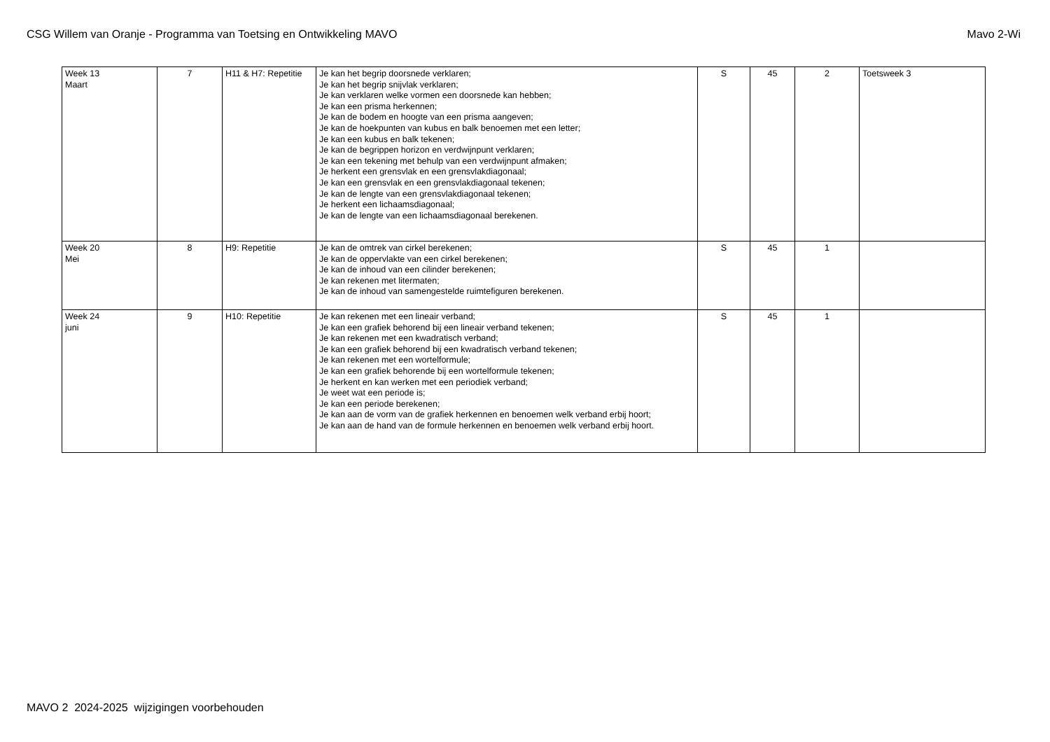CSG Willem van Oranje - Programma van Toetsing en Ontwikkeling MAVO Mavo 2-Wi
| Week 13 Maart | 7 | H11 & H7: Repetitie | Je kan het begrip doorsnede verklaren; Je kan het begrip snijvlak verklaren; Je kan verklaren welke vormen een doorsnede kan hebben; Je kan een prisma herkennen; Je kan de bodem en hoogte van een prisma aangeven; Je kan de hoekpunten van kubus en balk benoemen met een letter; Je kan een kubus en balk tekenen; Je kan de begrippen horizon en verdwijnpunt verklaren; Je kan een tekening met behulp van een verdwijnpunt afmaken; Je herkent een grensvlak en een grensvlakdiagonaal; Je kan een grensvlak en een grensvlakdiagonaal tekenen; Je kan de lengte van een grensvlakdiagonaal tekenen; Je herkent een lichaamsdiagonaal; Je kan de lengte van een lichaamsdiagonaal berekenen. | S | 45 | 2 | Toetsweek 3 |
| Week 20 Mei | 8 | H9: Repetitie | Je kan de omtrek van cirkel berekenen; Je kan de oppervlakte van een cirkel berekenen; Je kan de inhoud van een cilinder berekenen; Je kan rekenen met litermaten; Je kan de inhoud van samengestelde ruimtefiguren berekenen. | S | 45 | 1 | |
| Week 24 juni | 9 | H10: Repetitie | Je kan rekenen met een lineair verband; Je kan een grafiek behorend bij een lineair verband tekenen; Je kan rekenen met een kwadratisch verband; Je kan een grafiek behorend bij een kwadratisch verband tekenen; Je kan rekenen met een wortelformule; Je kan een grafiek behorende bij een wortelformule tekenen; Je herkent en kan werken met een periodiek verband; Je weet wat een periode is; Je kan een periode berekenen; Je kan aan de vorm van de grafiek herkennen en benoemen welk verband erbij hoort; Je kan aan de hand van de formule herkennen en benoemen welk verband erbij hoort. | S | 45 | 1 | |
MAVO 2 2024-2025 wijzigingen voorbehouden